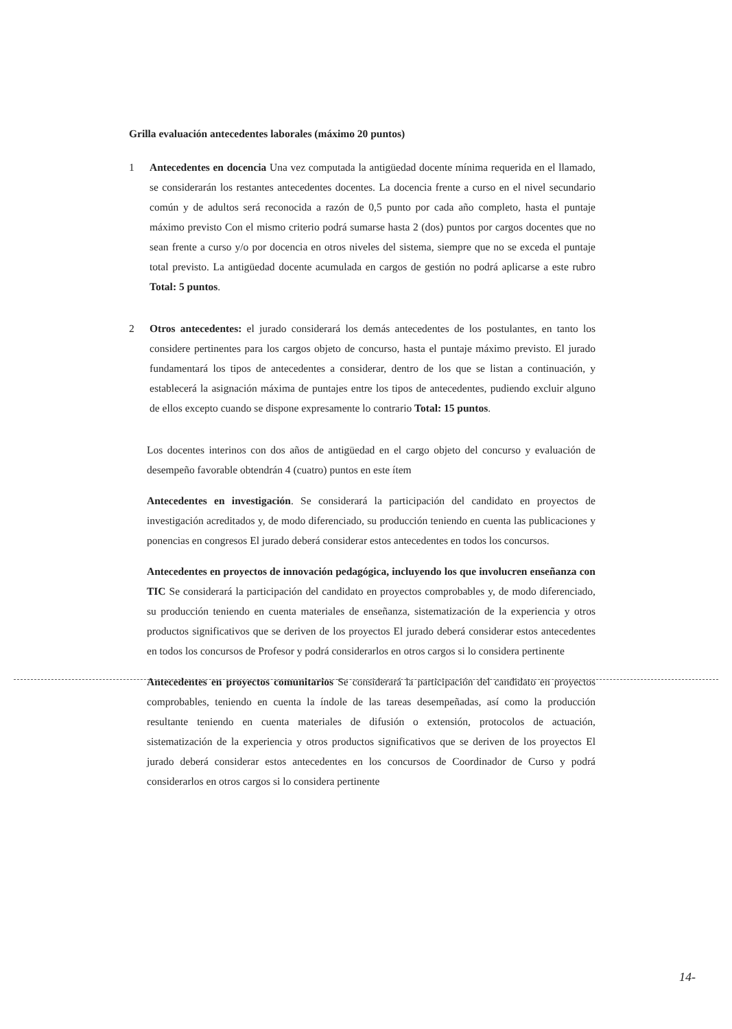Grilla evaluación antecedentes laborales (máximo 20 puntos)
1 Antecedentes en docencia Una vez computada la antigüedad docente mínima requerida en el llamado, se considerarán los restantes antecedentes docentes. La docencia frente a curso en el nivel secundario común y de adultos será reconocida a razón de 0,5 punto por cada año completo, hasta el puntaje máximo previsto Con el mismo criterio podrá sumarse hasta 2 (dos) puntos por cargos docentes que no sean frente a curso y/o por docencia en otros niveles del sistema, siempre que no se exceda el puntaje total previsto. La antigüedad docente acumulada en cargos de gestión no podrá aplicarse a este rubro Total: 5 puntos.
2 Otros antecedentes: el jurado considerará los demás antecedentes de los postulantes, en tanto los considere pertinentes para los cargos objeto de concurso, hasta el puntaje máximo previsto. El jurado fundamentará los tipos de antecedentes a considerar, dentro de los que se listan a continuación, y establecerá la asignación máxima de puntajes entre los tipos de antecedentes, pudiendo excluir alguno de ellos excepto cuando se dispone expresamente lo contrario Total: 15 puntos.
Los docentes interinos con dos años de antigüedad en el cargo objeto del concurso y evaluación de desempeño favorable obtendrán 4 (cuatro) puntos en este ítem
Antecedentes en investigación. Se considerará la participación del candidato en proyectos de investigación acreditados y, de modo diferenciado, su producción teniendo en cuenta las publicaciones y ponencias en congresos El jurado deberá considerar estos antecedentes en todos los concursos.
Antecedentes en proyectos de innovación pedagógica, incluyendo los que involucren enseñanza con TIC Se considerará la participación del candidato en proyectos comprobables y, de modo diferenciado, su producción teniendo en cuenta materiales de enseñanza, sistematización de la experiencia y otros productos significativos que se deriven de los proyectos El jurado deberá considerar estos antecedentes en todos los concursos de Profesor y podrá considerarlos en otros cargos si lo considera pertinente
Antecedentes en proyectos comunitarios Se considerará la participación del candidato en proyectos comprobables, teniendo en cuenta la índole de las tareas desempeñadas, así como la producción resultante teniendo en cuenta materiales de difusión o extensión, protocolos de actuación, sistematización de la experiencia y otros productos significativos que se deriven de los proyectos El jurado deberá considerar estos antecedentes en los concursos de Coordinador de Curso y podrá considerarlos en otros cargos si lo considera pertinente
14-